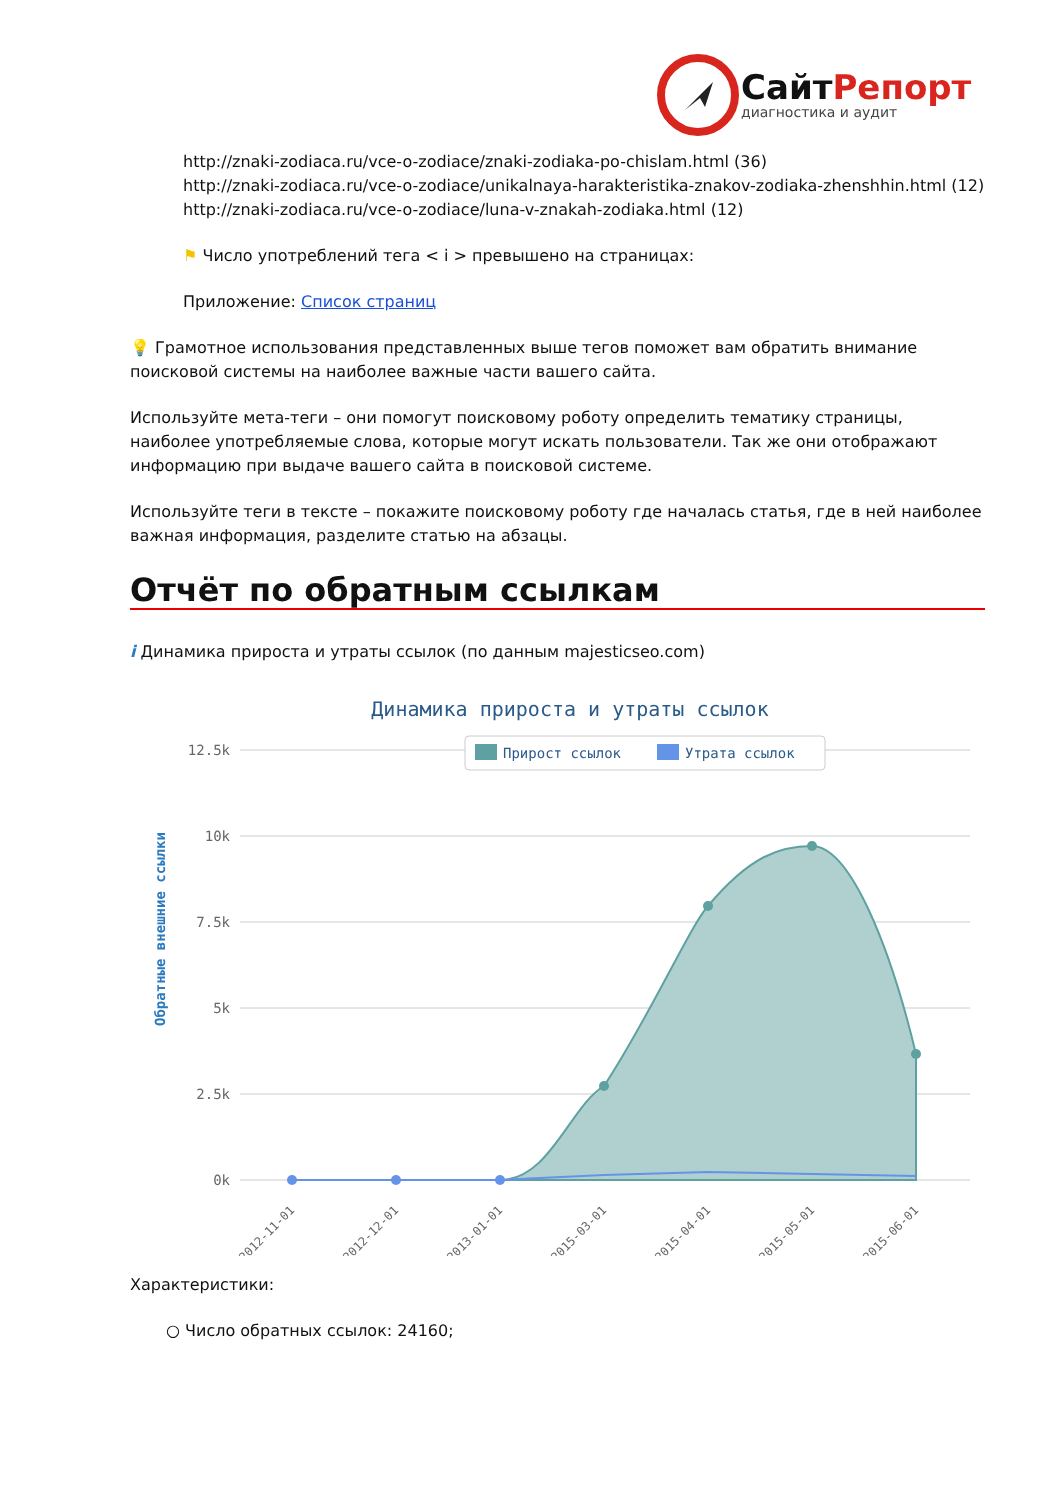СайтРепорт
диагностика и аудит
http://znaki-zodiaca.ru/vce-o-zodiace/znaki-zodiaka-po-chislam.html (36)
http://znaki-zodiaca.ru/vce-o-zodiace/unikalnaya-harakteristika-znakov-zodiaka-zhenshhin.html (12)
http://znaki-zodiaca.ru/vce-o-zodiace/luna-v-znakah-zodiaka.html (12)
⚑ Число употреблений тега < i > превышено на страницах:
Приложение: Список страниц
💡 Грамотное использования представленных выше тегов поможет вам обратить внимание поисковой системы на наиболее важные части вашего сайта.
Используйте мета-теги – они помогут поисковому роботу определить тематику страницы, наиболее употребляемые слова, которые могут искать пользователи. Так же они отображают информацию при выдаче вашего сайта в поисковой системе.
Используйте теги в тексте – покажите поисковому роботу где началась статья, где в ней наиболее важная информация, разделите статью на абзацы.
Отчёт по обратным ссылкам
i Динамика прироста и утраты ссылок (по данным majesticseo.com)
Динамика прироста и утраты ссылок
12.5k
10k
7.5k
5k
2.5k
0k
Прирост ссылок
Утрата ссылок
Обратные внешние ссылки
2012-11-01
2012-12-01
2013-01-01
2015-03-01
2015-04-01
2015-05-01
2015-06-01
Характеристики:
○ Число обратных ссылок: 24160;